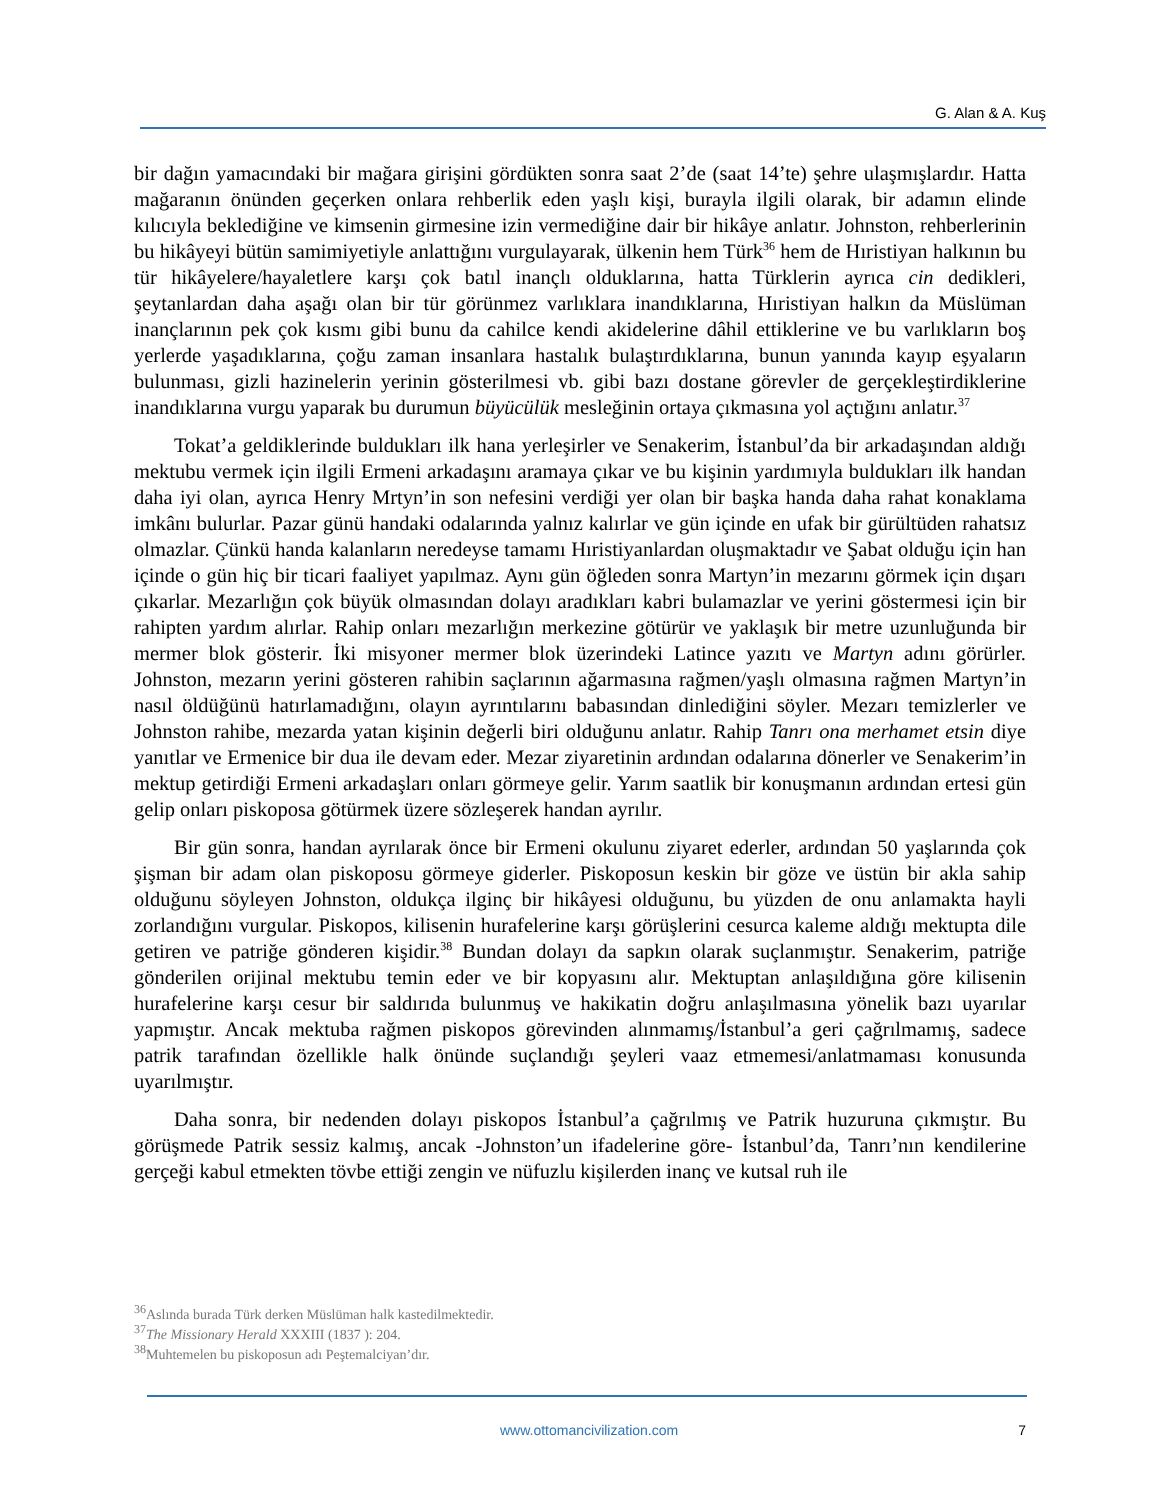G. Alan & A. Kuş
bir dağın yamacındaki bir mağara girişini gördükten sonra saat 2’de (saat 14’te) şehre ulaşmışlardır. Hatta mağaranın önünden geçerken onlara rehberlik eden yaşlı kişi, burayla ilgili olarak, bir adamın elinde kılıcıyla beklediğine ve kimsenin girmesine izin vermediğine dair bir hikâye anlatır. Johnston, rehberlerinin bu hikâyeyi bütün samimiyetiyle anlattığını vurgulayarak, ülkenin hem Türk<sup>36</sup> hem de Hıristiyan halkının bu tür hikâyelere/hayaletlere karşı çok batıl inançlı olduklarına, hatta Türklerin ayrıca cin dedikleri, şeytanlardan daha aşağı olan bir tür görünmez varlıklara inandıklarına, Hıristiyan halkın da Müslüman inançlarının pek çok kısmı gibi bunu da cahilce kendi akidelerine dâhil ettiklerine ve bu varlıkların boş yerlerde yaşadıklarına, çoğu zaman insanlara hastalık bulaştırdıklarına, bunun yanında kayıp eşyaların bulunması, gizli hazinelerin yerinin gösterilmesi vb. gibi bazı dostane görevler de gerçekleştirdiklerine inandıklarına vurgu yaparak bu durumun büyücülük mesleğinin ortaya çıkmasına yol açtığını anlatır.<sup>37</sup>
Tokat’a geldiklerinde buldukları ilk hana yerleşirler ve Senakerim, İstanbul’da bir arkadaşından aldığı mektubu vermek için ilgili Ermeni arkadaşını aramaya çıkar ve bu kişinin yardımıyla buldukları ilk handan daha iyi olan, ayrıca Henry Mrtyn’in son nefesini verdiği yer olan bir başka handa daha rahat konaklama imkânı bulurlar. Pazar günü handaki odalarında yalnız kalırlar ve gün içinde en ufak bir gürültüden rahatsız olmazlar. Çünkü handa kalanların neredeyse tamamı Hıristiyanlardan oluşmaktadır ve Şabat olduğu için han içinde o gün hiç bir ticari faaliyet yapılmaz. Aynı gün öğleden sonra Martyn’in mezarını görmek için dışarı çıkarlar. Mezarlığın çok büyük olmasından dolayı aradıkları kabri bulamazlar ve yerini göstermesi için bir rahipten yardım alırlar. Rahip onları mezarlığın merkezine götürür ve yaklaşık bir metre uzunluğunda bir mermer blok gösterir. İki misyoner mermer blok üzerindeki Latince yazıtı ve Martyn adını görürler. Johnston, mezarın yerini gösteren rahibin saçlarının ağarmasına rağmen/yaşlı olmasına rağmen Martyn’in nasıl öldüğünü hatırlamadığını, olayın ayrıntılarını babasından dinlediğini söyler. Mezarı temizlerler ve Johnston rahibe, mezarda yatan kişinin değerli biri olduğunu anlatır. Rahip Tanrı ona merhamet etsin diye yanıtlar ve Ermenice bir dua ile devam eder. Mezar ziyaretinin ardından odalarına dönerler ve Senakerim’in mektup getirdiği Ermeni arkadaşları onları görmeye gelir. Yarım saatlik bir konuşmanın ardından ertesi gün gelip onları piskoposa götürmek üzere sözleşerek handan ayrılır.
Bir gün sonra, handan ayrılarak önce bir Ermeni okulunu ziyaret ederler, ardından 50 yaşlarında çok şişman bir adam olan piskoposu görmeye giderler. Piskoposun keskin bir göze ve üstün bir akla sahip olduğunu söyleyen Johnston, oldukça ilginç bir hikâyesi olduğunu, bu yüzden de onu anlamakta hayli zorlandığını vurgular. Piskopos, kilisenin hurafelerine karşı görüşlerini cesurca kaleme aldığı mektupta dile getiren ve patriğe gönderen kişidir.<sup>38</sup> Bundan dolayı da sapkın olarak suçlanmıştır. Senakerim, patriğe gönderilen orijinal mektubu temin eder ve bir kopyasını alır. Mektuptan anlaşıldığına göre kilisenin hurafelerine karşı cesur bir saldırıda bulunmuş ve hakikatin doğru anlaşılmasına yönelik bazı uyarılar yapmıştır. Ancak mektuba rağmen piskopos görevinden alınmamış/İstanbul’a geri çağrılmamış, sadece patrik tarafından özellikle halk önünde suçlandığı şeyleri vaaz etmemesi/anlatmaması konusunda uyarılmıştır.
Daha sonra, bir nedenden dolayı piskopos İstanbul’a çağrılmış ve Patrik huzuruna çıkmıştır. Bu görüşmede Patrik sessiz kalmış, ancak -Johnston’un ifadelerine göre- İstanbul’da, Tanrı’nın kendilerine gerçeği kabul etmekten tövbe ettiği zengin ve nüfuzlu kişilerden inanç ve kutsal ruh ile
<sup>36</sup> Aslında burada Türk derken Müslüman halk kastedilmektedir.
<sup>37</sup> The Missionary Herald XXXIII (1837 ): 204.
<sup>38</sup> Muhtemelen bu piskoposun adı Peştemalciyan’dır.
www.ottomancivilization.com 7